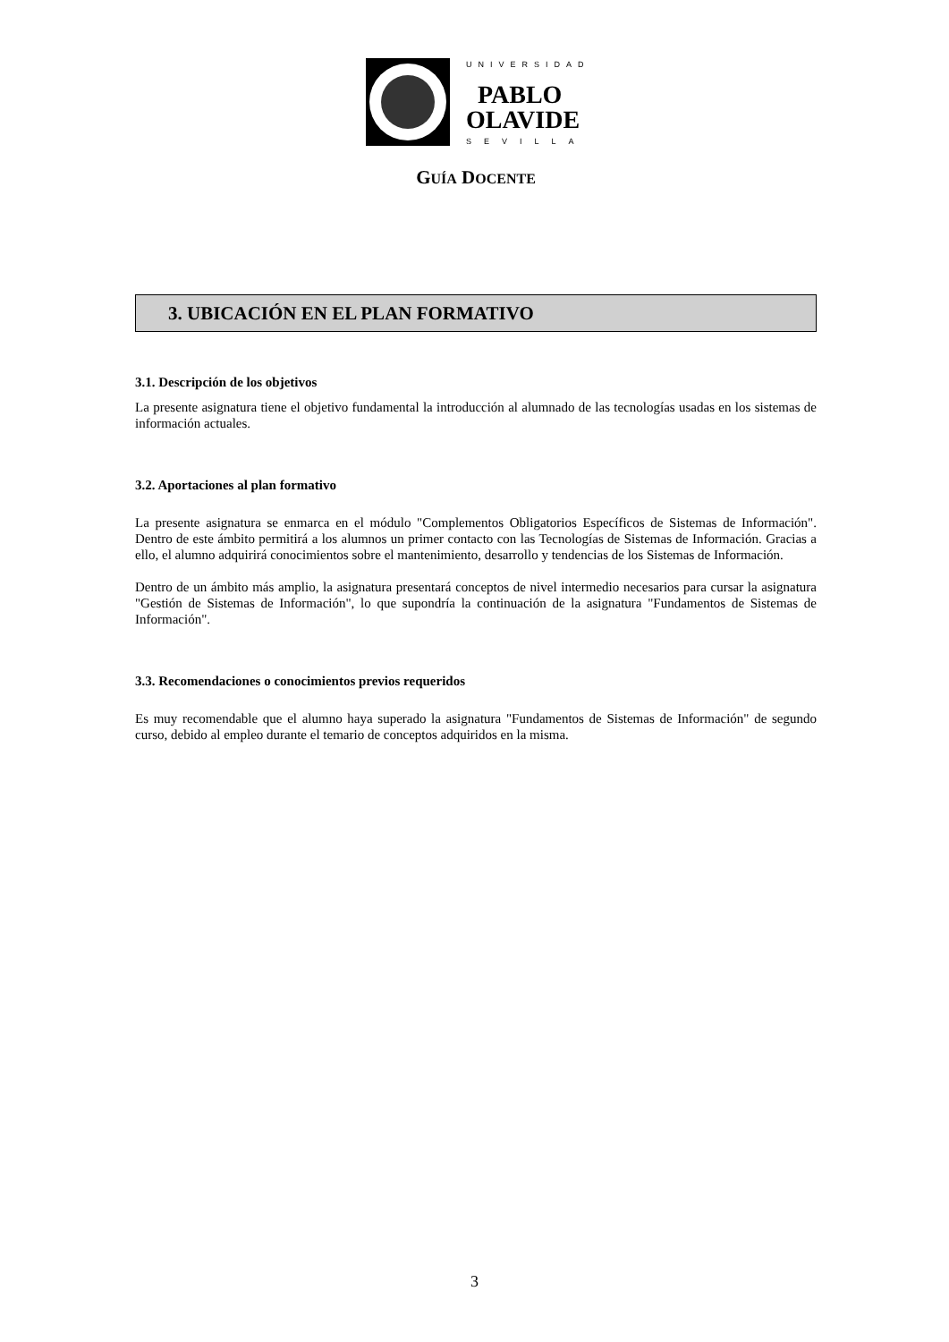UNIVERSIDAD
PABLO
OLAVIDE
SEVILLA
GUÍA DOCENTE
3. UBICACIÓN EN EL PLAN FORMATIVO
3.1. Descripción de los objetivos
La presente asignatura tiene el objetivo fundamental la introducción al alumnado de las tecnologías usadas en los sistemas de información actuales.
3.2. Aportaciones al plan formativo
La presente asignatura se enmarca en el módulo "Complementos Obligatorios Específicos de Sistemas de Información". Dentro de este ámbito permitirá a los alumnos un primer contacto con las Tecnologías de Sistemas de Información. Gracias a ello, el alumno adquirirá conocimientos sobre el mantenimiento, desarrollo y tendencias de los Sistemas de Información.
Dentro de un ámbito más amplio, la asignatura presentará conceptos de nivel intermedio necesarios para cursar la asignatura "Gestión de Sistemas de Información", lo que supondría la continuación de la asignatura "Fundamentos de Sistemas de Información".
3.3. Recomendaciones o conocimientos previos requeridos
Es muy recomendable que el alumno haya superado la asignatura "Fundamentos de Sistemas de Información" de segundo curso, debido al empleo durante el temario de conceptos adquiridos en la misma.
3